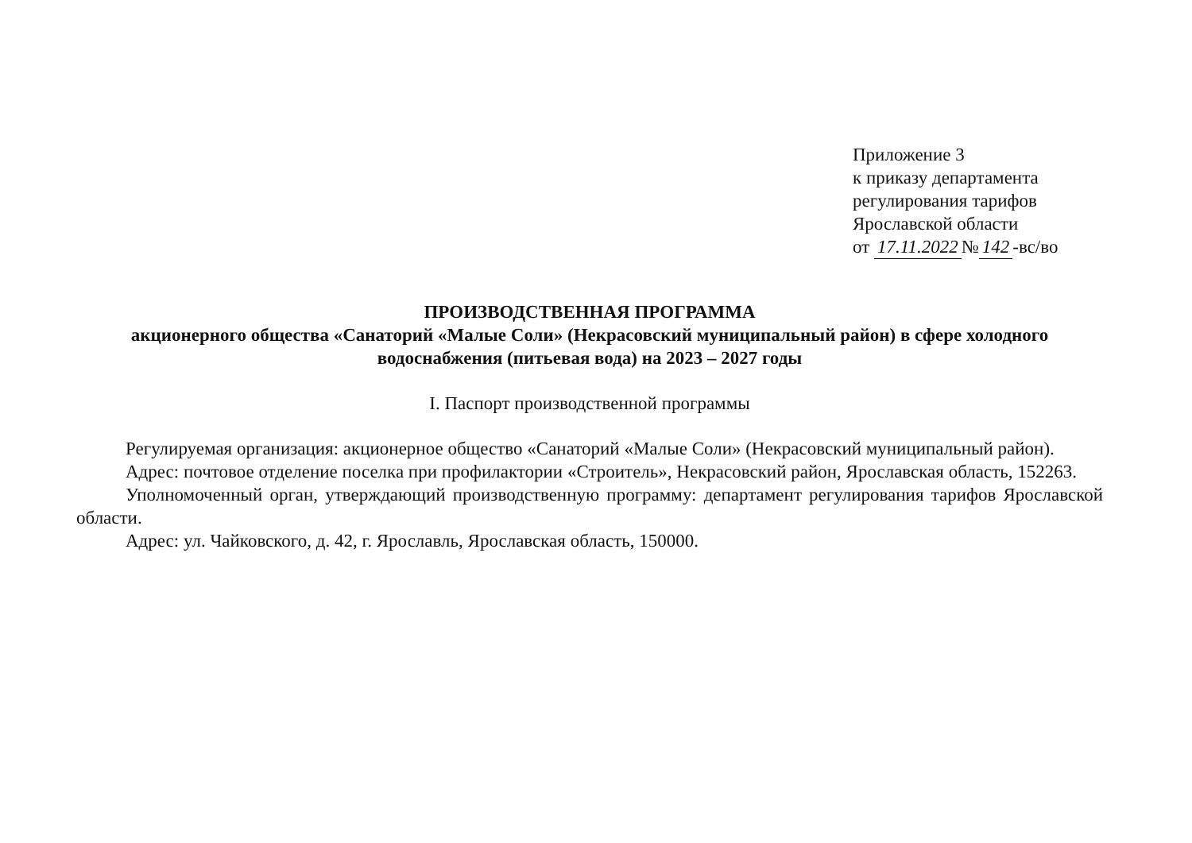Приложение 3
к приказу департамента
регулирования тарифов
Ярославской области
от 17.11.2022 № 142 -вс/во
ПРОИЗВОДСТВЕННАЯ ПРОГРАММА
акционерного общества «Санаторий «Малые Соли» (Некрасовский муниципальный район) в сфере холодного водоснабжения (питьевая вода) на 2023 – 2027 годы
I. Паспорт производственной программы
Регулируемая организация: акционерное общество «Санаторий «Малые Соли» (Некрасовский муниципальный район).
Адрес: почтовое отделение поселка при профилактории «Строитель», Некрасовский район, Ярославская область, 152263.
Уполномоченный орган, утверждающий производственную программу: департамент регулирования тарифов Ярославской области.
Адрес: ул. Чайковского, д. 42, г. Ярославль, Ярославская область, 150000.